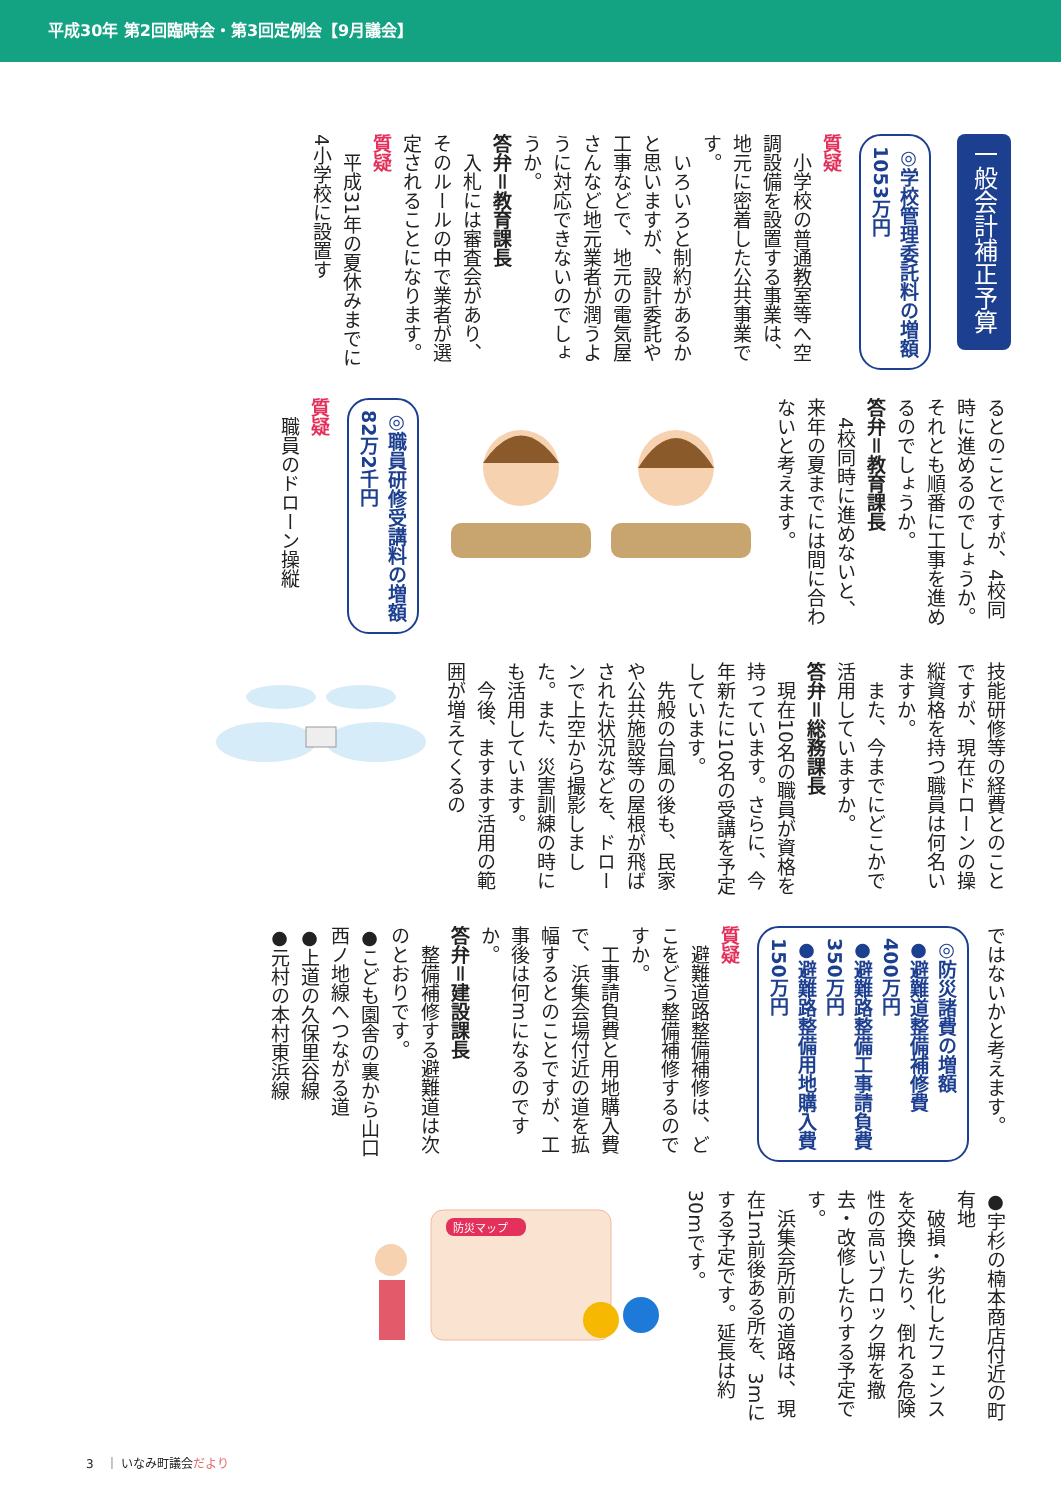平成30年 第2回臨時会・第3回定例会【9月議会】
一般会計補正予算
◎学校管理委託料の増額
1053万円
質疑
　小学校の普通教室等へ空調設備を設置する事業は、地元に密着した公共事業です。
　いろいろと制約があるかと思いますが、設計委託や工事などで、地元の電気屋さんなど地元業者が潤うように対応できないのでしょうか。
答弁＝教育課長
　入札には審査会があり、そのルールの中で業者が選定されることになります。
質疑
　平成31年の夏休みまでに4小学校に設置す
るとのことですが、4校同時に進めるのでしょうか。それとも順番に工事を進めるのでしょうか。
答弁＝教育課長
　4校同時に進めないと、来年の夏までには間に合わないと考えます。
◎職員研修受講料の増額
82万2千円
質疑
　職員のドローン操縦
技能研修等の経費とのことですが、現在ドローンの操縦資格を持つ職員は何名いますか。
　また、今までにどこかで活用していますか。
答弁＝総務課長
　現在10名の職員が資格を持っています。さらに、今年新たに10名の受講を予定しています。
　先般の台風の後も、民家や公共施設等の屋根が飛ばされた状況などを、ドローンで上空から撮影しました。また、災害訓練の時にも活用しています。
　今後、ますます活用の範囲が増えてくるの
ではないかと考えます。
◎防災諸費の増額
●避難道整備補修費
400万円
●避難路整備工事請負費
350万円
●避難路整備用地購入費
150万円
質疑
　避難道路整備補修は、どこをどう整備補修するのですか。
　工事請負費と用地購入費で、浜集会場付近の道を拡幅するとのことですが、工事後は何mになるのですか。
答弁＝建設課長
　整備補修する避難道は次のとおりです。
●こども園舎の裏から山口西ノ地線へつながる道
●上道の久保里谷線
●元村の本村東浜線
●宇杉の楠本商店付近の町有地
　破損・劣化したフェンスを交換したり、倒れる危険性の高いブロック塀を撤去・改修したりする予定です。
　浜集会所前の道路は、現在1m前後ある所を、3mにする予定です。延長は約30mです。
防災マップ
3　｜ いなみ町議会だより